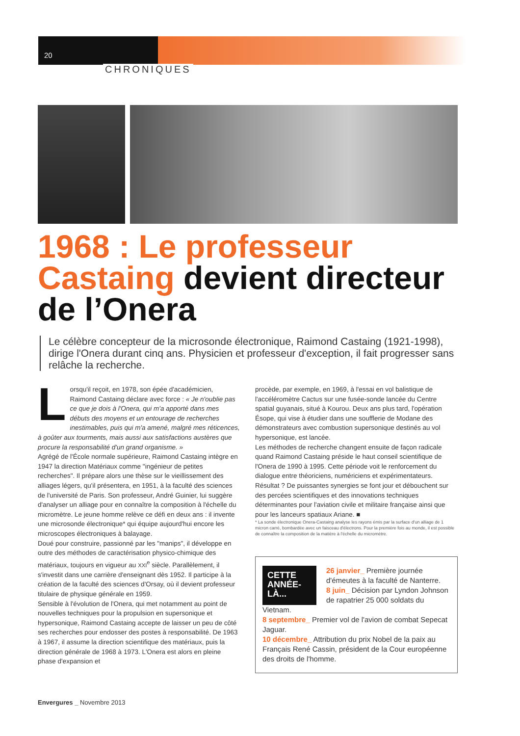20
CHRONIQUES
1968 : Le professeur Castaing devient directeur de l’Onera
Le célèbre concepteur de la microsonde électronique, Raimond Castaing (1921-1998), dirige l'Onera durant cinq ans. Physicien et professeur d'exception, il fait progresser sans relâche la recherche.
Lorsqu'il reçoit, en 1978, son épée d'académicien, Raimond Castaing déclare avec force : « Je n'oublie pas ce que je dois à l'Onera, qui m'a apporté dans mes débuts des moyens et un entourage de recherches inestimables, puis qui m'a amené, malgré mes réticences, à goûter aux tourments, mais aussi aux satisfactions austères que procure la responsabilité d'un grand organisme. »
Agrégé de l'École normale supérieure, Raimond Castaing intègre en 1947 la direction Matériaux comme "ingénieur de petites recherches". Il prépare alors une thèse sur le vieillissement des alliages légers, qu'il présentera, en 1951, à la faculté des sciences de l'université de Paris. Son professeur, André Guinier, lui suggère d'analyser un alliage pour en connaître la composition à l'échelle du micromètre. Le jeune homme relève ce défi en deux ans : il invente une microsonde électronique* qui équipe aujourd'hui encore les microscopes électroniques à balayage.
Doué pour construire, passionné par les "manips", il développe en outre des méthodes de caractérisation physico-chimique des matériaux, toujours en vigueur au XXI<sup>e</sup> siècle. Parallèlement, il s'investit dans une carrière d'enseignant dès 1952. Il participe à la création de la faculté des sciences d'Orsay, où il devient professeur titulaire de physique générale en 1959.
Sensible à l'évolution de l'Onera, qui met notamment au point de nouvelles techniques pour la propulsion en supersonique et hypersonique, Raimond Castaing accepte de laisser un peu de côté ses recherches pour endosser des postes à responsabilité. De 1963 à 1967, il assume la direction scientifique des matériaux, puis la direction générale de 1968 à 1973. L'Onera est alors en pleine phase d'expansion et
procède, par exemple, en 1969, à l'essai en vol balistique de l'accéléromètre Cactus sur une fusée-sonde lancée du Centre spatial guyanais, situé à Kourou. Deux ans plus tard, l'opération Ésope, qui vise à étudier dans une soufflerie de Modane des démonstrateurs avec combustion supersonique destinés au vol hypersonique, est lancée.
Les méthodes de recherche changent ensuite de façon radicale quand Raimond Castaing préside le haut conseil scientifique de l'Onera de 1990 à 1995. Cette période voit le renforcement du dialogue entre théoriciens, numériciens et expérimentateurs. Résultat ? De puissantes synergies se font jour et débouchent sur des percées scientifiques et des innovations techniques déterminantes pour l'aviation civile et militaire française ainsi que pour les lanceurs spatiaux Ariane. ■
* La sonde électronique Onera-Castaing analyse les rayons émis par la surface d'un alliage de 1 micron carré, bombardée avec un faisceau d'électrons. Pour la première fois au monde, il est possible de connaître la composition de la matière à l'échelle du micromètre.
CETTE ANNÉE-LÀ...
26 janvier_ Première journée d'émeutes à la faculté de Nanterre.
8 juin_ Décision par Lyndon Johnson de rapatrier 25 000 soldats du Vietnam.
8 septembre_ Premier vol de l'avion de combat Sepecat Jaguar.
10 décembre_ Attribution du prix Nobel de la paix au Français René Cassin, président de la Cour européenne des droits de l'homme.
Envergures _ Novembre 2013